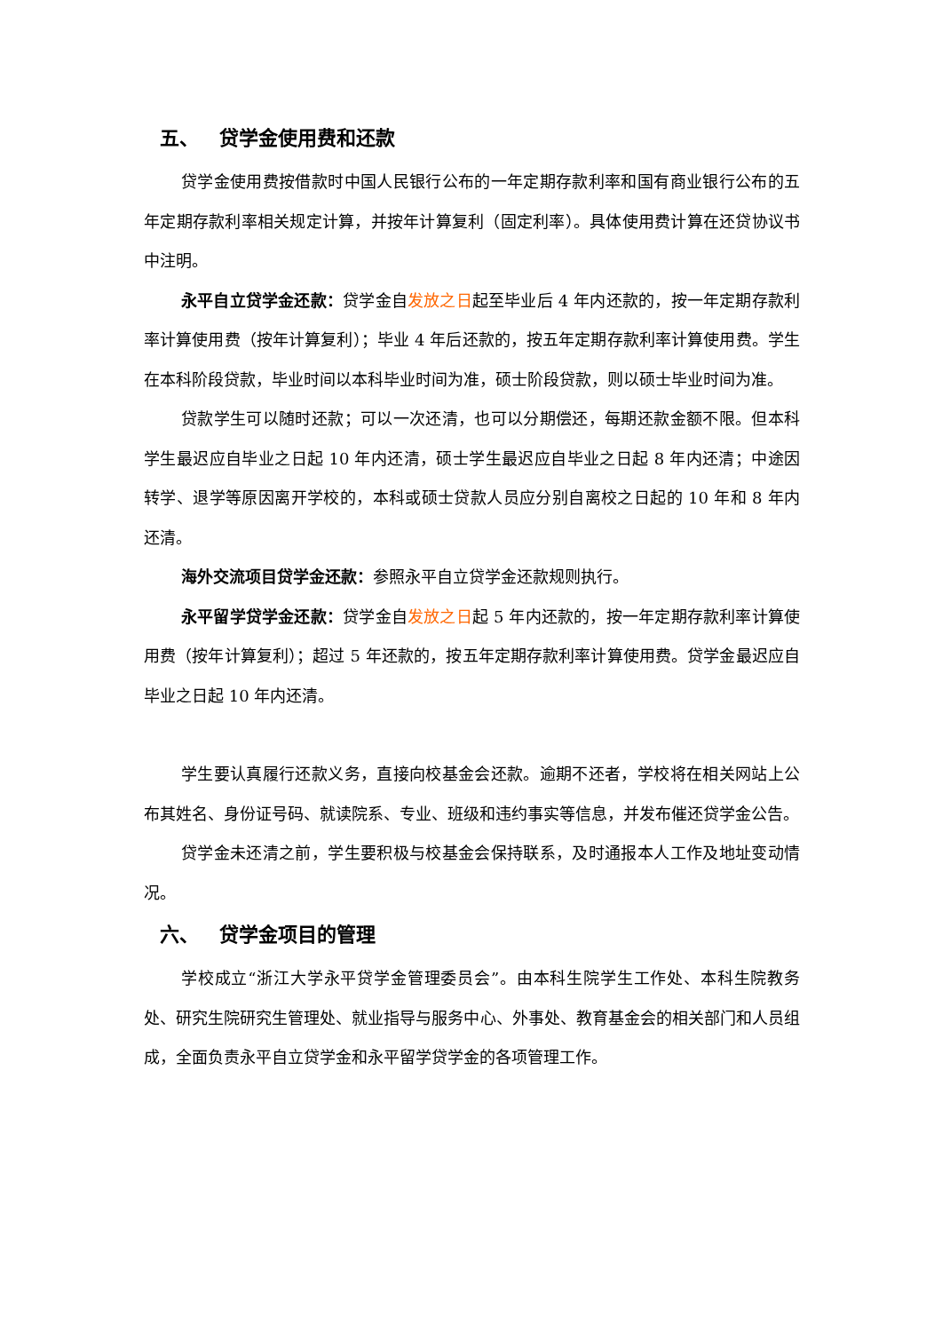五、 贷学金使用费和还款
贷学金使用费按借款时中国人民银行公布的一年定期存款利率和国有商业银行公布的五年定期存款利率相关规定计算，并按年计算复利（固定利率）。具体使用费计算在还贷协议书中注明。
永平自立贷学金还款：贷学金自发放之日起至毕业后 4 年内还款的，按一年定期存款利率计算使用费（按年计算复利）；毕业 4 年后还款的，按五年定期存款利率计算使用费。学生在本科阶段贷款，毕业时间以本科毕业时间为准，硕士阶段贷款，则以硕士毕业时间为准。
贷款学生可以随时还款；可以一次还清，也可以分期偿还，每期还款金额不限。但本科学生最迟应自毕业之日起 10 年内还清，硕士学生最迟应自毕业之日起 8 年内还清；中途因转学、退学等原因离开学校的，本科或硕士贷款人员应分别自离校之日起的 10 年和 8 年内还清。
海外交流项目贷学金还款：参照永平自立贷学金还款规则执行。
永平留学贷学金还款：贷学金自发放之日起 5 年内还款的，按一年定期存款利率计算使用费（按年计算复利）；超过 5 年还款的，按五年定期存款利率计算使用费。贷学金最迟应自毕业之日起 10 年内还清。
学生要认真履行还款义务，直接向校基金会还款。逾期不还者，学校将在相关网站上公布其姓名、身份证号码、就读院系、专业、班级和违约事实等信息，并发布催还贷学金公告。
贷学金未还清之前，学生要积极与校基金会保持联系，及时通报本人工作及地址变动情况。
六、 贷学金项目的管理
学校成立“浙江大学永平贷学金管理委员会”。由本科生院学生工作处、本科生院教务处、研究生院研究生管理处、就业指导与服务中心、外事处、教育基金会的相关部门和人员组成，全面负责永平自立贷学金和永平留学贷学金的各项管理工作。